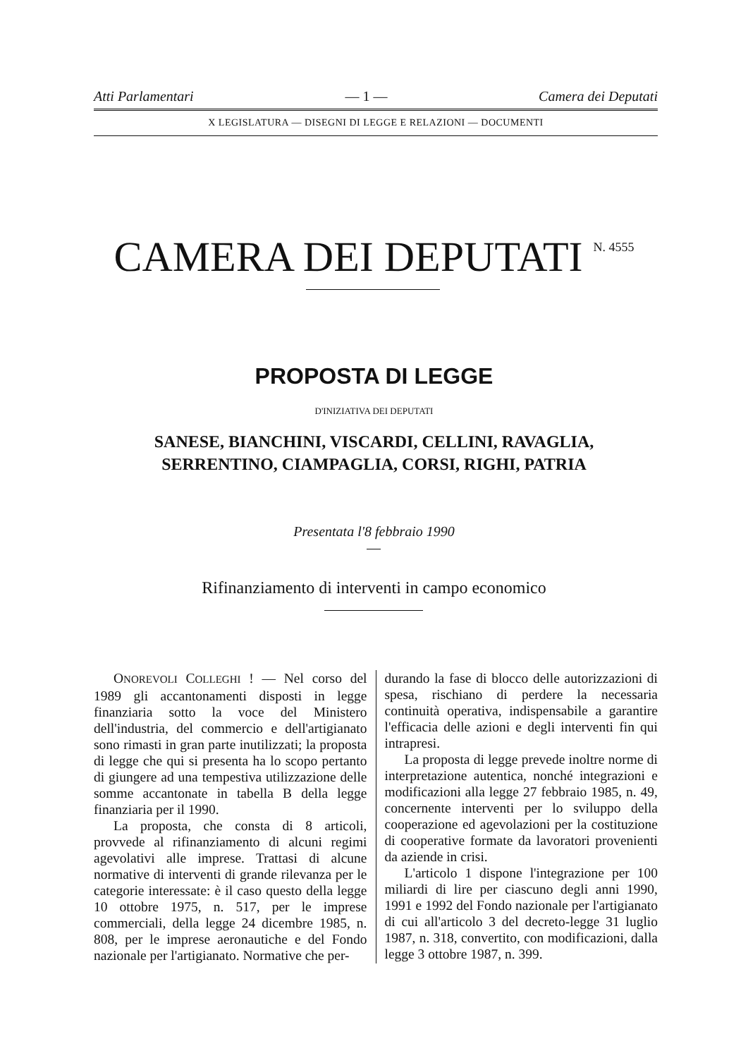Atti Parlamentari — 1 — Camera dei Deputati
X LEGISLATURA — DISEGNI DI LEGGE E RELAZIONI — DOCUMENTI
CAMERA DEI DEPUTATI <sup>N. 4555</sup>
PROPOSTA DI LEGGE
D'INIZIATIVA DEI DEPUTATI
SANESE, BIANCHINI, VISCARDI, CELLINI, RAVAGLIA,
SERRENTINO, CIAMPAGLIA, CORSI, RIGHI, PATRIA
Presentata l'8 febbraio 1990
Rifinanziamento di interventi in campo economico
ONOREVOLI COLLEGHI ! — Nel corso del 1989 gli accantonamenti disposti in legge finanziaria sotto la voce del Ministero dell'industria, del commercio e dell'artigianato sono rimasti in gran parte inutilizzati; la proposta di legge che qui si presenta ha lo scopo pertanto di giungere ad una tempestiva utilizzazione delle somme accantonate in tabella B della legge finanziaria per il 1990.
La proposta, che consta di 8 articoli, provvede al rifinanziamento di alcuni regimi agevolativi alle imprese. Trattasi di alcune normative di interventi di grande rilevanza per le categorie interessate: è il caso questo della legge 10 ottobre 1975, n. 517, per le imprese commerciali, della legge 24 dicembre 1985, n. 808, per le imprese aeronautiche e del Fondo nazionale per l'artigianato. Normative che per-
durando la fase di blocco delle autorizzazioni di spesa, rischiano di perdere la necessaria continuità operativa, indispensabile a garantire l'efficacia delle azioni e degli interventi fin qui intrapresi.
La proposta di legge prevede inoltre norme di interpretazione autentica, nonché integrazioni e modificazioni alla legge 27 febbraio 1985, n. 49, concernente interventi per lo sviluppo della cooperazione ed agevolazioni per la costituzione di cooperative formate da lavoratori provenienti da aziende in crisi.
L'articolo 1 dispone l'integrazione per 100 miliardi di lire per ciascuno degli anni 1990, 1991 e 1992 del Fondo nazionale per l'artigianato di cui all'articolo 3 del decreto-legge 31 luglio 1987, n. 318, convertito, con modificazioni, dalla legge 3 ottobre 1987, n. 399.